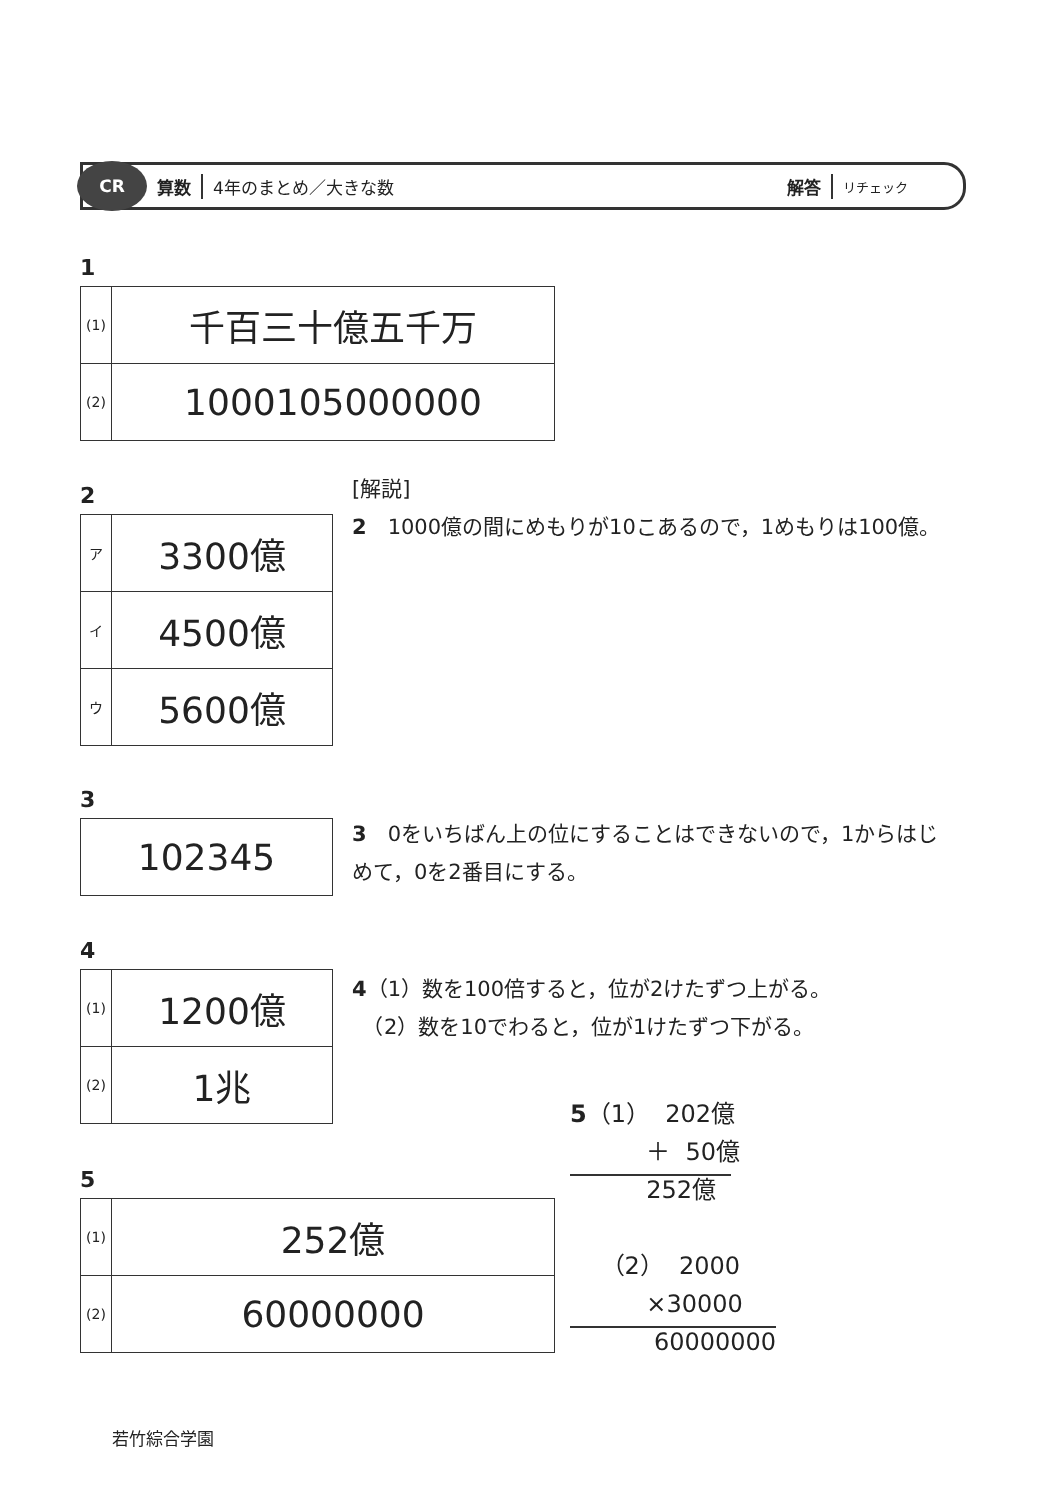CR
算数 4年のまとめ／大きな数 解答
リチェック
1
| (1) | 千百三十億五千万 |
| (2) | 1000105000000 |
2
| ア | 3300億 |
| イ | 4500億 |
| ウ | 5600億 |
[解説]
2　1000億の間にめもりが10こあるので，1めもりは100億。
3
| 102345 |
3　0をいちばん上の位にすることはできないので，1からはじめて，0を2番目にする。
4
| (1) | 1200億 |
| (2) | 1兆 |
4（1）数を100倍すると，位が2けたずつ上がる。
　（2）数を10でわると，位が1けたずつ下がる。
5
| (1) | 252億 |
| (2) | 60000000 |
5（1） 202億 ＋ 50億 252億 （2） 2000 ×30000 60000000
若竹綜合学園